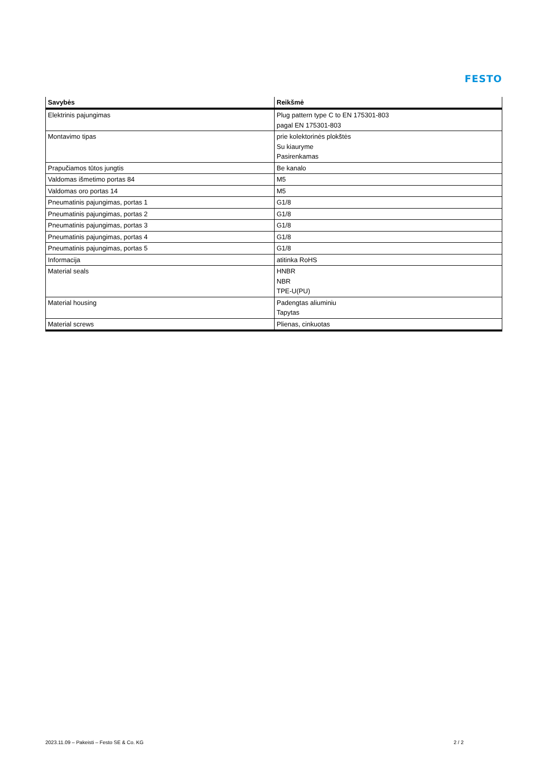FESTO
| Savybės | Reikšmė |
| --- | --- |
| Elektrinis pajungimas | Plug pattern type C to EN 175301-803 pagal EN 175301-803 |
| Montavimo tipas | prie kolektorinės plokštės Su kiauryme Pasirenkamas |
| Prapučiamos tūtos jungtis | Be kanalo |
| Valdomas išmetimo portas 84 | M5 |
| Valdomas oro portas 14 | M5 |
| Pneumatinis pajungimas, portas 1 | G1/8 |
| Pneumatinis pajungimas, portas 2 | G1/8 |
| Pneumatinis pajungimas, portas 3 | G1/8 |
| Pneumatinis pajungimas, portas 4 | G1/8 |
| Pneumatinis pajungimas, portas 5 | G1/8 |
| Informacija | atitinka RoHS |
| Material seals | HNBR NBR TPE-U(PU) |
| Material housing | Padengtas aliuminiu Tapytas |
| Material screws | Plienas, cinkuotas |
2023.11.09 – Pakeisti – Festo SE & Co. KG 2 / 2